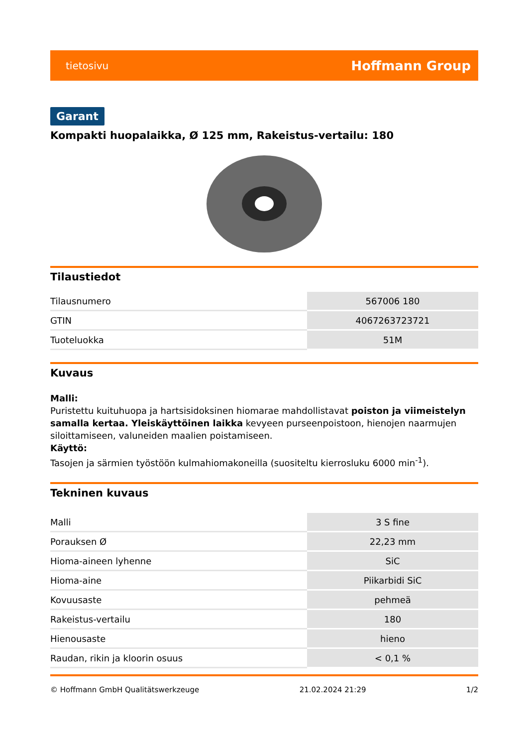tietosivu Hoffmann Group
Garant
Kompakti huopalaikka, Ø 125 mm, Rakeistus-vertailu: 180
Tilaustiedot
| Tilausnumero | 567006 180 |
| GTIN | 4067263723721 |
| Tuoteluokka | 51M |
Kuvaus
Malli:
Puristettu kuituhuopa ja hartsisidoksinen hiomarae mahdollistavat poiston ja viimeistelyn samalla kertaa. Yleiskäyttöinen laikka kevyeen purseenpoistoon, hienojen naarmujen siloittamiseen, valuneiden maalien poistamiseen.
Käyttö:
Tasojen ja särmien työstöön kulmahiomakoneilla (suositeltu kierrosluku 6000 min<sup>-1</sup>).
Tekninen kuvaus
| Malli | 3 S fine |
| Porauksen Ø | 22,23 mm |
| Hioma-aineen lyhenne | SiC |
| Hioma-aine | Piikarbidi SiC |
| Kovuusaste | pehmeä |
| Rakeistus-vertailu | 180 |
| Hienousaste | hieno |
| Raudan, rikin ja kloorin osuus | < 0,1 % |
© Hoffmann GmbH Qualitätswerkzeuge 21.02.2024 21:29 1/2